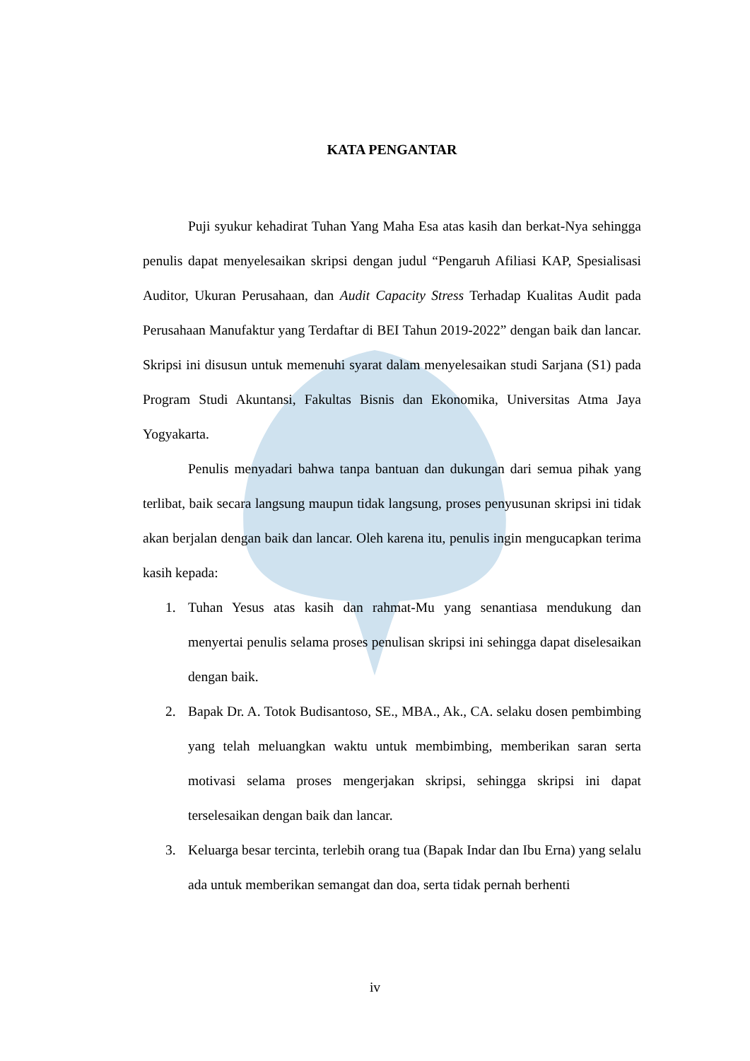KATA PENGANTAR
Puji syukur kehadirat Tuhan Yang Maha Esa atas kasih dan berkat-Nya sehingga penulis dapat menyelesaikan skripsi dengan judul “Pengaruh Afiliasi KAP, Spesialisasi Auditor, Ukuran Perusahaan, dan Audit Capacity Stress Terhadap Kualitas Audit pada Perusahaan Manufaktur yang Terdaftar di BEI Tahun 2019-2022” dengan baik dan lancar. Skripsi ini disusun untuk memenuhi syarat dalam menyelesaikan studi Sarjana (S1) pada Program Studi Akuntansi, Fakultas Bisnis dan Ekonomika, Universitas Atma Jaya Yogyakarta.
Penulis menyadari bahwa tanpa bantuan dan dukungan dari semua pihak yang terlibat, baik secara langsung maupun tidak langsung, proses penyusunan skripsi ini tidak akan berjalan dengan baik dan lancar. Oleh karena itu, penulis ingin mengucapkan terima kasih kepada:
1. Tuhan Yesus atas kasih dan rahmat-Mu yang senantiasa mendukung dan menyertai penulis selama proses penulisan skripsi ini sehingga dapat diselesaikan dengan baik.
2. Bapak Dr. A. Totok Budisantoso, SE., MBA., Ak., CA. selaku dosen pembimbing yang telah meluangkan waktu untuk membimbing, memberikan saran serta motivasi selama proses mengerjakan skripsi, sehingga skripsi ini dapat terselesaikan dengan baik dan lancar.
3. Keluarga besar tercinta, terlebih orang tua (Bapak Indar dan Ibu Erna) yang selalu ada untuk memberikan semangat dan doa, serta tidak pernah berhenti
iv